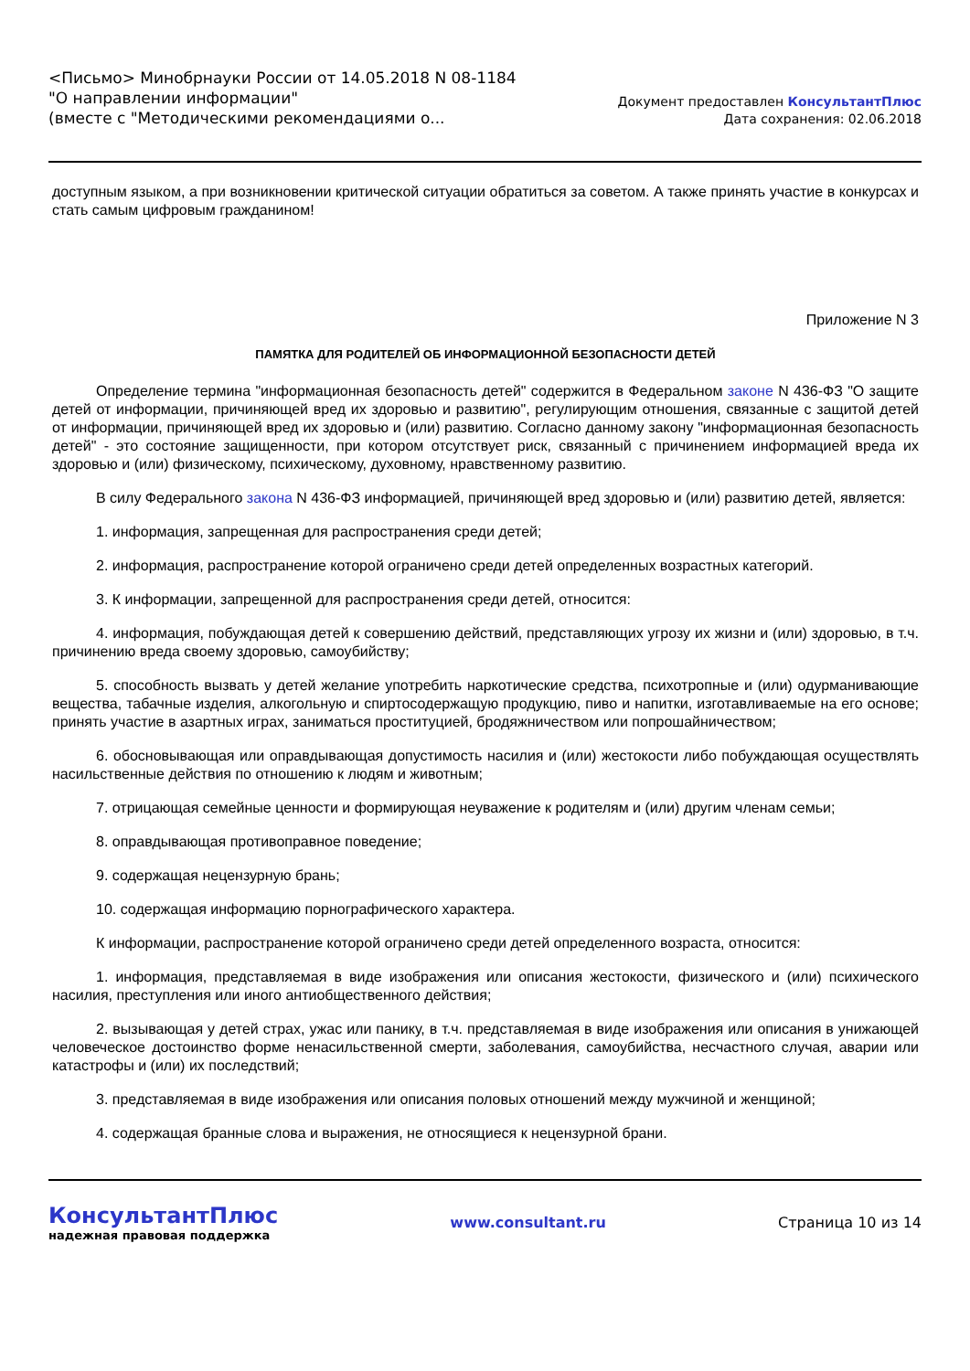<Письмо> Минобрнауки России от 14.05.2018 N 08-1184
"О направлении информации"
(вместе с "Методическими рекомендациями о...
Документ предоставлен КонсультантПлюс
Дата сохранения: 02.06.2018
доступным языком, а при возникновении критической ситуации обратиться за советом. А также принять участие в конкурсах и стать самым цифровым гражданином!
Приложение N 3
ПАМЯТКА ДЛЯ РОДИТЕЛЕЙ ОБ ИНФОРМАЦИОННОЙ БЕЗОПАСНОСТИ ДЕТЕЙ
Определение термина "информационная безопасность детей" содержится в Федеральном законе N 436-ФЗ "О защите детей от информации, причиняющей вред их здоровью и развитию", регулирующим отношения, связанные с защитой детей от информации, причиняющей вред их здоровью и (или) развитию. Согласно данному закону "информационная безопасность детей" - это состояние защищенности, при котором отсутствует риск, связанный с причинением информацией вреда их здоровью и (или) физическому, психическому, духовному, нравственному развитию.
В силу Федерального закона N 436-ФЗ информацией, причиняющей вред здоровью и (или) развитию детей, является:
1. информация, запрещенная для распространения среди детей;
2. информация, распространение которой ограничено среди детей определенных возрастных категорий.
3. К информации, запрещенной для распространения среди детей, относится:
4. информация, побуждающая детей к совершению действий, представляющих угрозу их жизни и (или) здоровью, в т.ч. причинению вреда своему здоровью, самоубийству;
5. способность вызвать у детей желание употребить наркотические средства, психотропные и (или) одурманивающие вещества, табачные изделия, алкогольную и спиртосодержащую продукцию, пиво и напитки, изготавливаемые на его основе; принять участие в азартных играх, заниматься проституцией, бродяжничеством или попрошайничеством;
6. обосновывающая или оправдывающая допустимость насилия и (или) жестокости либо побуждающая осуществлять насильственные действия по отношению к людям и животным;
7. отрицающая семейные ценности и формирующая неуважение к родителям и (или) другим членам семьи;
8. оправдывающая противоправное поведение;
9. содержащая нецензурную брань;
10. содержащая информацию порнографического характера.
К информации, распространение которой ограничено среди детей определенного возраста, относится:
1. информация, представляемая в виде изображения или описания жестокости, физического и (или) психического насилия, преступления или иного антиобщественного действия;
2. вызывающая у детей страх, ужас или панику, в т.ч. представляемая в виде изображения или описания в унижающей человеческое достоинство форме ненасильственной смерти, заболевания, самоубийства, несчастного случая, аварии или катастрофы и (или) их последствий;
3. представляемая в виде изображения или описания половых отношений между мужчиной и женщиной;
4. содержащая бранные слова и выражения, не относящиеся к нецензурной брани.
КонсультантПлюс
надежная правовая поддержка
www.consultant.ru Страница 10 из 14